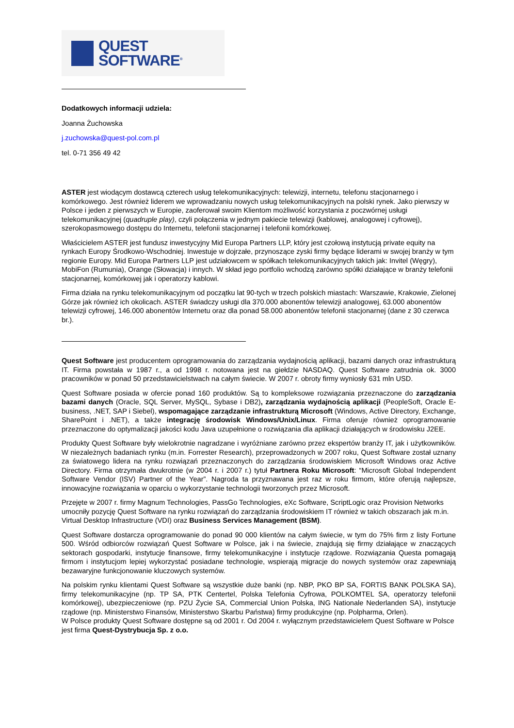QUEST
SOFTWARE<sup>®</sup>
Dodatkowych informacji udziela:
Joanna Żuchowska
j.zuchowska@quest-pol.com.pl
tel. 0-71 356 49 42
ASTER jest wiodącym dostawcą czterech usług telekomunikacyjnych: telewizji, internetu, telefonu stacjonarnego i komórkowego. Jest również liderem we wprowadzaniu nowych usług telekomunikacyjnych na polski rynek. Jako pierwszy w Polsce i jeden z pierwszych w Europie, zaoferował swoim Klientom możliwość korzystania z poczwórnej usługi telekomunikacyjnej (quadruple play), czyli połączenia w jednym pakiecie telewizji (kablowej, analogowej i cyfrowej), szerokopasmowego dostępu do Internetu, telefonii stacjonarnej i telefonii komórkowej.
Właścicielem ASTER jest fundusz inwestycyjny Mid Europa Partners LLP, który jest czołową instytucją private equity na rynkach Europy Środkowo-Wschodniej. Inwestuje w dojrzałe, przynoszące zyski firmy będące liderami w swojej branży w tym regionie Europy. Mid Europa Partners LLP jest udziałowcem w spółkach telekomunikacyjnych takich jak: Invitel (Węgry), MobiFon (Rumunia), Orange (Słowacja) i innych. W skład jego portfolio wchodzą zarówno spółki działające w branży telefonii stacjonarnej, komórkowej jak i operatorzy kablowi.
Firma działa na rynku telekomunikacyjnym od początku lat 90-tych w trzech polskich miastach: Warszawie, Krakowie, Zielonej Górze jak również ich okolicach. ASTER świadczy usługi dla 370.000 abonentów telewizji analogowej, 63.000 abonentów telewizji cyfrowej, 146.000 abonentów Internetu oraz dla ponad 58.000 abonentów telefonii stacjonarnej (dane z 30 czerwca br.).
Quest Software jest producentem oprogramowania do zarządzania wydajnością aplikacji, bazami danych oraz infrastrukturą IT. Firma powstała w 1987 r., a od 1998 r. notowana jest na giełdzie NASDAQ. Quest Software zatrudnia ok. 3000 pracowników w ponad 50 przedstawicielstwach na całym świecie. W 2007 r. obroty firmy wyniosły 631 mln USD.
Quest Software posiada w ofercie ponad 160 produktów. Są to kompleksowe rozwiązania przeznaczone do zarządzania bazami danych (Oracle, SQL Server, MySQL, Sybase i DB2), zarządzania wydajnością aplikacji (PeopleSoft, Oracle E-business, .NET, SAP i Siebel), wspomagające zarządzanie infrastrukturą Microsoft (Windows, Active Directory, Exchange, SharePoint i .NET), a także integrację środowisk Windows/Unix/Linux. Firma oferuje również oprogramowanie przeznaczone do optymalizacji jakości kodu Java uzupełnione o rozwiązania dla aplikacji działających w środowisku J2EE.
Produkty Quest Software były wielokrotnie nagradzane i wyróżniane zarówno przez ekspertów branży IT, jak i użytkowników. W niezależnych badaniach rynku (m.in. Forrester Research), przeprowadzonych w 2007 roku, Quest Software został uznany za światowego lidera na rynku rozwiązań przeznaczonych do zarządzania środowiskiem Microsoft Windows oraz Active Directory. Firma otrzymała dwukrotnie (w 2004 r. i 2007 r.) tytuł Partnera Roku Microsoft: “Microsoft Global Independent Software Vendor (ISV) Partner of the Year”. Nagroda ta przyznawana jest raz w roku firmom, które oferują najlepsze, innowacyjne rozwiązania w oparciu o wykorzystanie technologii tworzonych przez Microsoft.
Przejęte w 2007 r. firmy Magnum Technologies, PassGo Technologies, eXc Software, ScriptLogic oraz Provision Networks umocniły pozycję Quest Software na rynku rozwiązań do zarządzania środowiskiem IT również w takich obszarach jak m.in. Virtual Desktop Infrastructure (VDI) oraz Business Services Management (BSM).
Quest Software dostarcza oprogramowanie do ponad 90 000 klientów na całym świecie, w tym do 75% firm z listy Fortune 500. Wśród odbiorców rozwiązań Quest Software w Polsce, jak i na świecie, znajdują się firmy działające w znaczących sektorach gospodarki, instytucje finansowe, firmy telekomunikacyjne i instytucje rządowe. Rozwiązania Questa pomagają firmom i instytucjom lepiej wykorzystać posiadane technologie, wspierają migracje do nowych systemów oraz zapewniają bezawaryjne funkcjonowanie kluczowych systemów.
Na polskim rynku klientami Quest Software są wszystkie duże banki (np. NBP, PKO BP SA, FORTIS BANK POLSKA SA), firmy telekomunikacyjne (np. TP SA, PTK Centertel, Polska Telefonia Cyfrowa, POLKOMTEL SA, operatorzy telefonii komórkowej), ubezpieczeniowe (np. PZU Życie SA, Commercial Union Polska, ING Nationale Nederlanden SA), instytucje rządowe (np. Ministerstwo Finansów, Ministerstwo Skarbu Państwa) firmy produkcyjne (np. Polpharma, Orlen).
W Polsce produkty Quest Software dostępne są od 2001 r. Od 2004 r. wyłącznym przedstawicielem Quest Software w Polsce jest firma Quest-Dystrybucja Sp. z o.o.